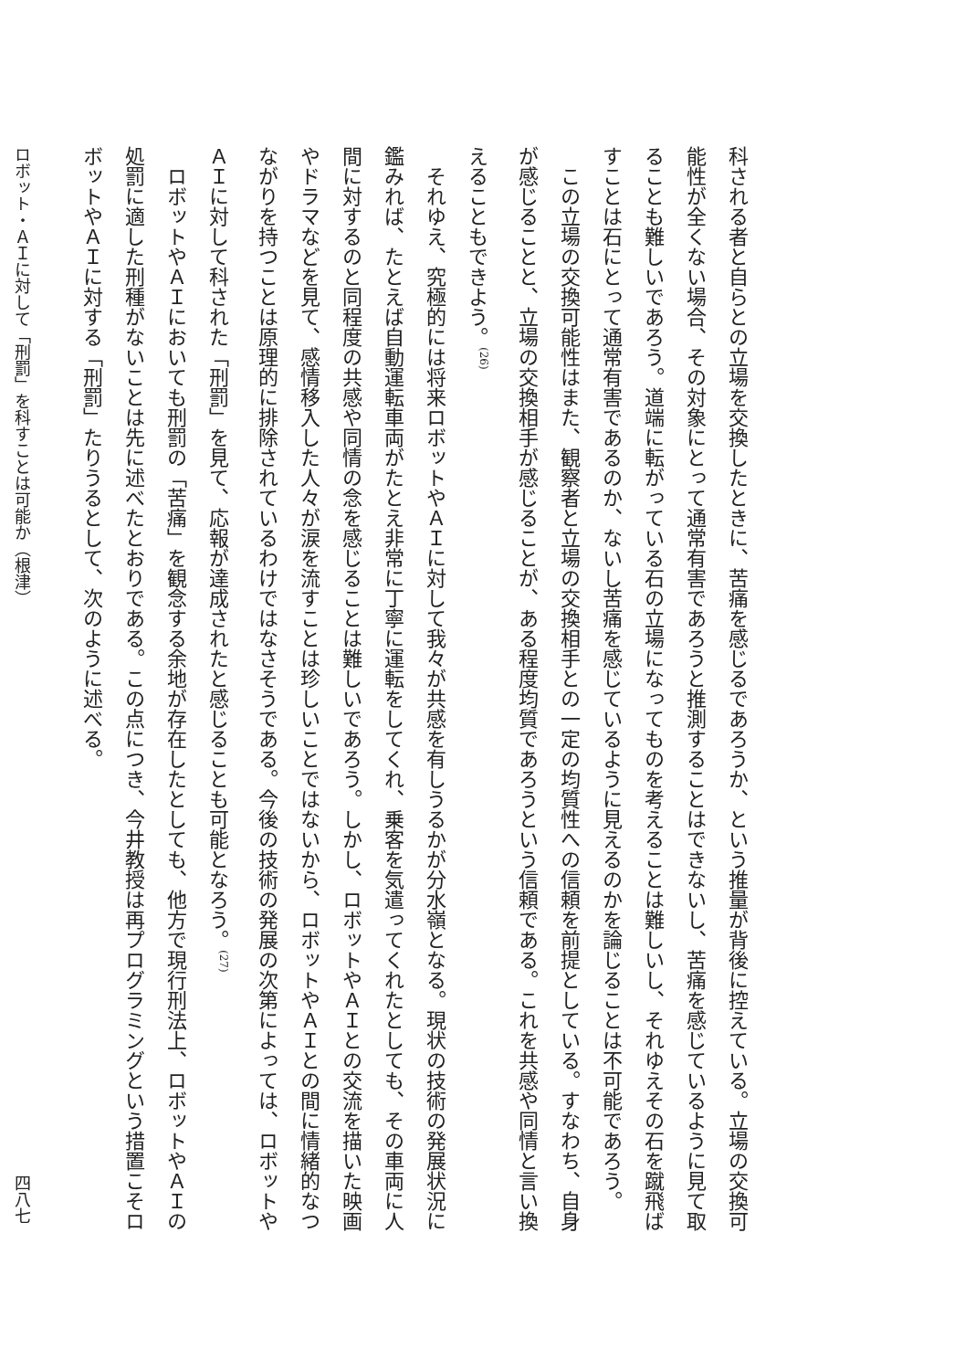科される者と自らとの立場を交換したときに、苦痛を感じるであろうか、という推量が背後に控えている。立場の交換可能性が全くない場合、その対象にとって通常有害であろうと推測することはできないし、苦痛を感じているように見て取ることも難しいであろう。道端に転がっている石の立場になってものを考えることは難しいし、それゆえその石を蹴飛ばすことは石にとって通常有害であるのか、ないし苦痛を感じているように見えるのかを論じることは不可能であろう。
この立場の交換可能性はまた、観察者と立場の交換相手との一定の均質性への信頼を前提としている。すなわち、自身が感じることと、立場の交換相手が感じることが、ある程度均質であろうという信頼である。これを共感や同情と言い換えることもできよう。<sup>(26)</sup>
それゆえ、究極的には将来ロボットやＡＩに対して我々が共感を有しうるかが分水嶺となる。現状の技術の発展状況に鑑みれば、たとえば自動運転車両がたとえ非常に丁寧に運転をしてくれ、乗客を気遣ってくれたとしても、その車両に人間に対するのと同程度の共感や同情の念を感じることは難しいであろう。しかし、ロボットやＡＩとの交流を描いた映画やドラマなどを見て、感情移入した人々が涙を流すことは珍しいことではないから、ロボットやＡＩとの間に情緒的なつながりを持つことは原理的に排除されているわけではなさそうである。今後の技術の発展の次第によっては、ロボットやＡＩに対して科された「刑罰」を見て、応報が達成されたと感じることも可能となろう。<sup>(27)</sup>
ロボットやＡＩにおいても刑罰の「苦痛」を観念する余地が存在したとしても、他方で現行刑法上、ロボットやＡＩの処罰に適した刑種がないことは先に述べたとおりである。この点につき、今井教授は再プログラミングという措置こそロボットやＡＩに対する「刑罰」たりうるとして、次のように述べる。
ロボット・ＡＩに対して「刑罰」を科すことは可能か（根津） 四八七